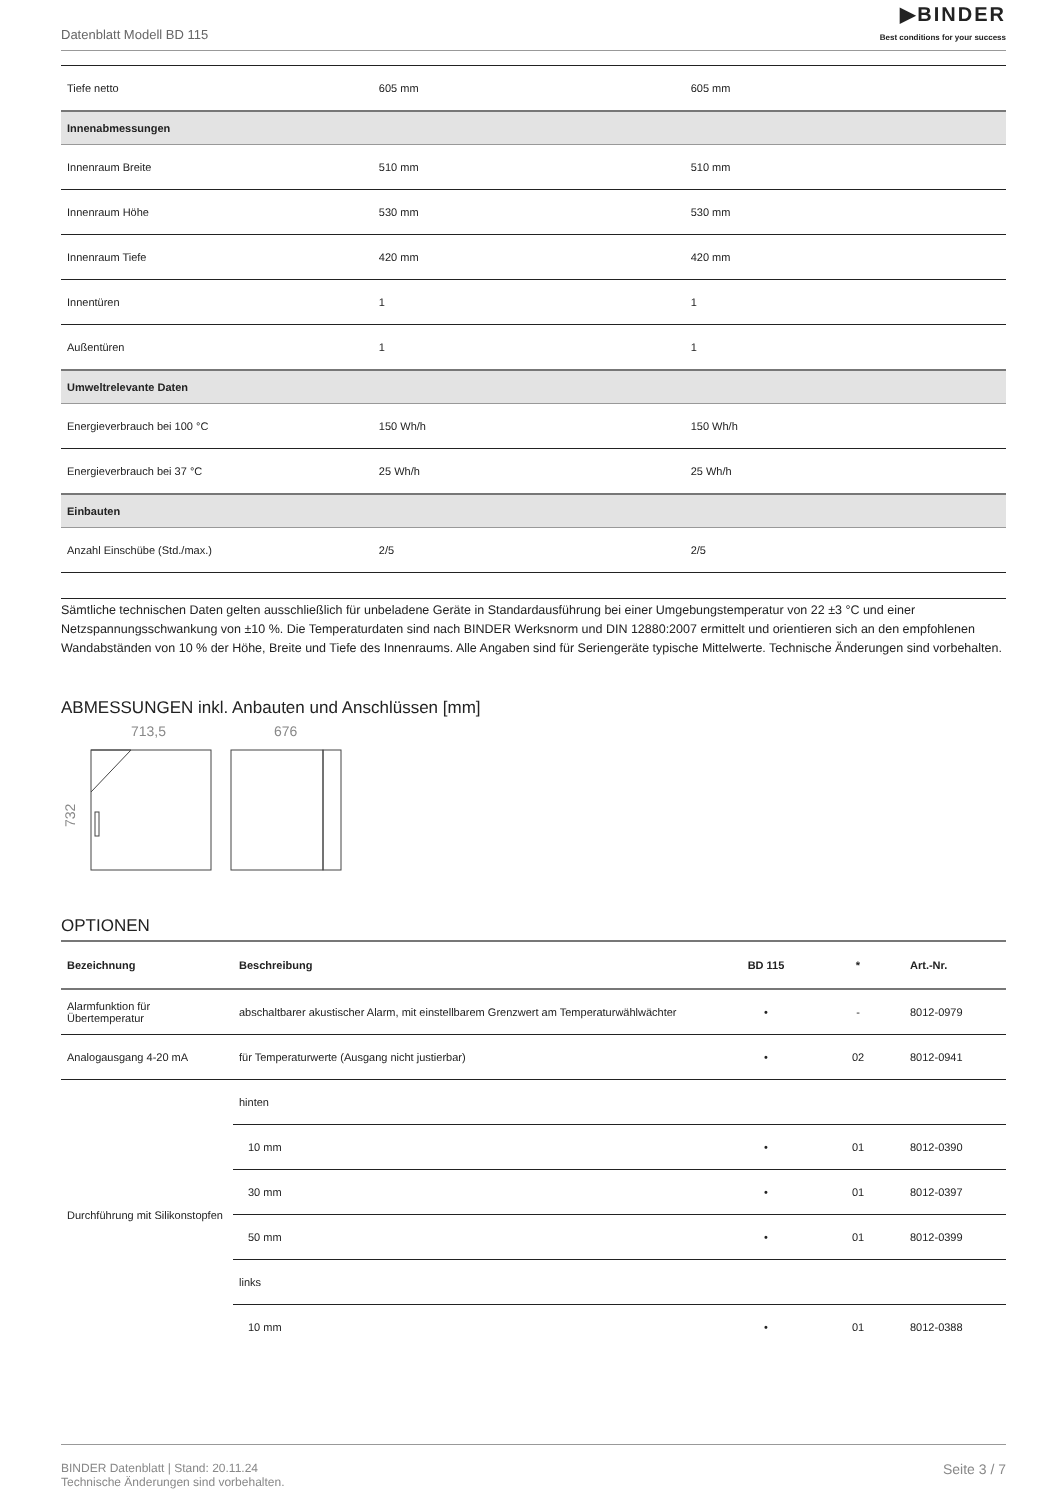Datenblatt Modell BD 115
▶BINDER
Best conditions for your success
| Tiefe netto | 605 mm | 605 mm |
| Innenabmessungen | | |
| Innenraum Breite | 510 mm | 510 mm |
| Innenraum Höhe | 530 mm | 530 mm |
| Innenraum Tiefe | 420 mm | 420 mm |
| Innentüren | 1 | 1 |
| Außentüren | 1 | 1 |
| Umweltrelevante Daten | | |
| Energieverbrauch bei 100 °C | 150 Wh/h | 150 Wh/h |
| Energieverbrauch bei 37 °C | 25 Wh/h | 25 Wh/h |
| Einbauten | | |
| Anzahl Einschübe (Std./max.) | 2/5 | 2/5 |
Sämtliche technischen Daten gelten ausschließlich für unbeladene Geräte in Standardausführung bei einer Umgebungstemperatur von 22 ±3 °C und einer Netzspannungsschwankung von ±10 %. Die Temperaturdaten sind nach BINDER Werksnorm und DIN 12880:2007 ermittelt und orientieren sich an den empfohlenen Wandabständen von 10 % der Höhe, Breite und Tiefe des Innenraums. Alle Angaben sind für Seriengeräte typische Mittelwerte. Technische Änderungen sind vorbehalten.
ABMESSUNGEN inkl. Anbauten und Anschlüssen [mm]
713,5
676
732
OPTIONEN
| Bezeichnung | Beschreibung | BD 115 | * | Art.-Nr. |
| --- | --- | --- | --- | --- |
| Alarmfunktion für Übertemperatur | abschaltbarer akustischer Alarm, mit einstellbarem Grenzwert am Temperaturwählwächter | • | - | 8012-0979 |
| Analogausgang 4-20 mA | für Temperaturwerte (Ausgang nicht justierbar) | • | 02 | 8012-0941 |
| Durchführung mit Silikonstopfen | hinten | | | |
| | 10 mm | • | 01 | 8012-0390 |
| | 30 mm | • | 01 | 8012-0397 |
| | 50 mm | • | 01 | 8012-0399 |
| | links | | | |
| | 10 mm | • | 01 | 8012-0388 |
BINDER Datenblatt | Stand: 20.11.24
Technische Änderungen sind vorbehalten.
Seite 3 / 7